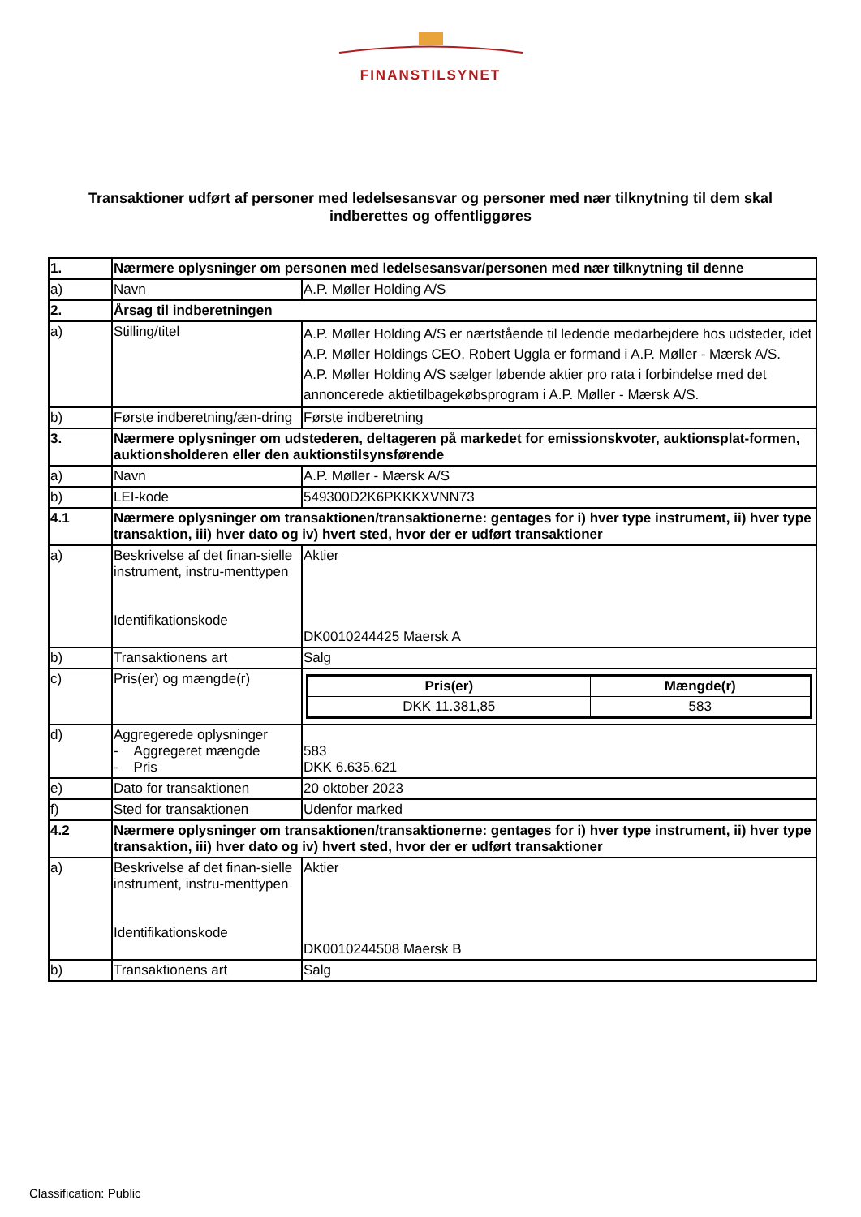FINANSTILSYNET
Transaktioner udført af personer med ledelsesansvar og personer med nær tilknytning til dem skal indberettes og offentliggøres
| 1. | Nærmere oplysninger om personen med ledelsesansvar/personen med nær tilknytning til denne | |
| a) | Navn | A.P. Møller Holding A/S |
| 2. | Årsag til indberetningen | |
| a) | Stilling/titel | A.P. Møller Holding A/S er nærtstående til ledende medarbejdere hos udsteder, idet A.P. Møller Holdings CEO, Robert Uggla er formand i A.P. Møller - Mærsk A/S. A.P. Møller Holding A/S sælger løbende aktier pro rata i forbindelse med det annoncerede aktietilbagekøbsprogram i A.P. Møller - Mærsk A/S. |
| b) | Første indberetning/æn-dring | Første indberetning |
| 3. | Nærmere oplysninger om udstederen, deltageren på markedet for emissionskvoter, auktionsplat-formen, auktionsholderen eller den auktionstilsynsførende | |
| a) | Navn | A.P. Møller - Mærsk A/S |
| b) | LEI-kode | 549300D2K6PKKKXVNN73 |
| 4.1 | Nærmere oplysninger om transaktionen/transaktionerne: gentages for i) hver type instrument, ii) hver type transaktion, iii) hver dato og iv) hvert sted, hvor der er udført transaktioner | |
| a) | Beskrivelse af det finan-sielle instrument, instru-menttypen Identifikationskode | Aktier DK0010244425 Maersk A |
| b) | Transaktionens art | Salg |
| c) | Pris(er) og mængde(r) | / Pris(er) / Mængde(r) / / --- / --- / / DKK 11.381,85 / 583 / |
| d) | Aggregerede oplysninger - Aggregeret mængde - Pris | 583 DKK 6.635.621 |
| e) | Dato for transaktionen | 20 oktober 2023 |
| f) | Sted for transaktionen | Udenfor marked |
| 4.2 | Nærmere oplysninger om transaktionen/transaktionerne: gentages for i) hver type instrument, ii) hver type transaktion, iii) hver dato og iv) hvert sted, hvor der er udført transaktioner | |
| a) | Beskrivelse af det finan-sielle instrument, instru-menttypen Identifikationskode | Aktier DK0010244508 Maersk B |
| b) | Transaktionens art | Salg |
Classification: Public